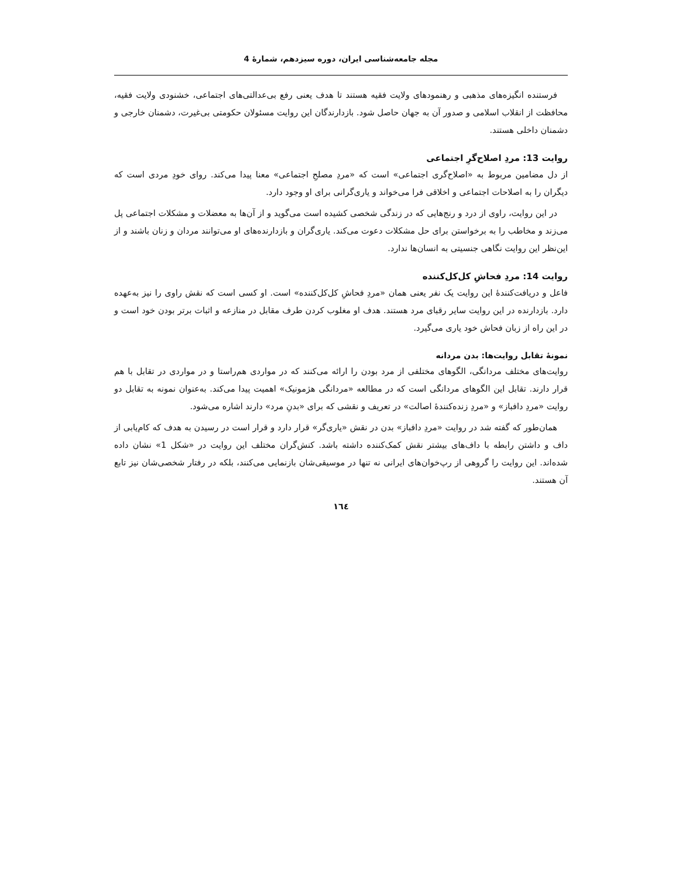مجله جامعه‌شناسی ایران، دوره سیزدهم، شمارۀ 4
فرستنده انگیزه‌های مذهبی و رهنمودهای ولایت فقیه هستند تا هدف یعنی رفع بی‌عدالتی‌های اجتماعی، خشنودی ولایت فقیه، محافظت از انقلاب اسلامی و صدور آن به جهان حاصل شود. بازدارندگان این روایت مسئولان حکومتی بی‌غیرت، دشمنان خارجی و دشمنان داخلی هستند.
روایت 13: مردِ اصلاح‌گرِ اجتماعی
از دل مضامین مربوط به «اصلاح‌گری اجتماعی» است که «مردِ مصلحِ اجتماعی» معنا پیدا می‌کند. روای خودِ مردی است که دیگران را به اصلاحات اجتماعی و اخلاقی فرا می‌خواند و یاری‌گرانی برای او وجود دارد.
در این روایت، راوی از درد و رنج‌هایی که در زندگی شخصی کشیده است می‌گوید و از آن‌ها به معضلات و مشکلات اجتماعی پل می‌زند و مخاطب را به برخواستن برای حل مشکلات دعوت می‌کند. یاری‌گران و بازدارنده‌های او می‌توانند مردان و زنان باشند و از این‌نظر این روایت نگاهی جنسیتی به انسان‌ها ندارد.
روایت 14: مردِ فحاشِ کل‌کل‌کننده
فاعل و دریافت‌کنندۀ این روایت یک نفر یعنی همان «مردِ فحاشِ کل‌کل‌کننده» است. او کسی است که نقش راوی را نیز به‌عهده دارد. بازدارنده در این روایت سایر رقبای مرد هستند. هدف او مغلوب کردن طرف مقابل در منازعه و اثبات برتر بودن خود است و در این راه از زبان فحاش خود یاری می‌گیرد.
نمونۀ تقابل روایت‌ها: بدن مردانه
روایت‌های مختلف مردانگی، الگوهای مختلفی از مرد بودن را ارائه می‌کنند که در مواردی هم‌راستا و در مواردی در تقابل با هم قرار دارند. تقابل این الگوهای مردانگی است که در مطالعه «مردانگی هژمونیک» اهمیت پیدا می‌کند. به‌عنوان نمونه به تقابل دو روایت «مردِ دافباز» و «مردِ زنده‌کنندۀ اصالت» در تعریف و نقشی که برای «بدنِ مرد» دارند اشاره می‌شود.
همان‌طور که گفته شد در روایت «مردِ دافباز» بدن در نقش «یاری‌گر» قرار دارد و قرار است در رسیدن به هدف که کام‌یابی از داف و داشتن رابطه با داف‌های بیشتر نقش کمک‌کننده داشته باشد. کنش‌گران مختلف این روایت در «شکل 1» نشان داده شده‌اند. این روایت را گروهی از رپ‌خوان‌های ایرانی نه تنها در موسیقی‌شان بازنمایی می‌کنند، بلکه در رفتار شخصی‌شان نیز تابع آن هستند.
۱٦٤